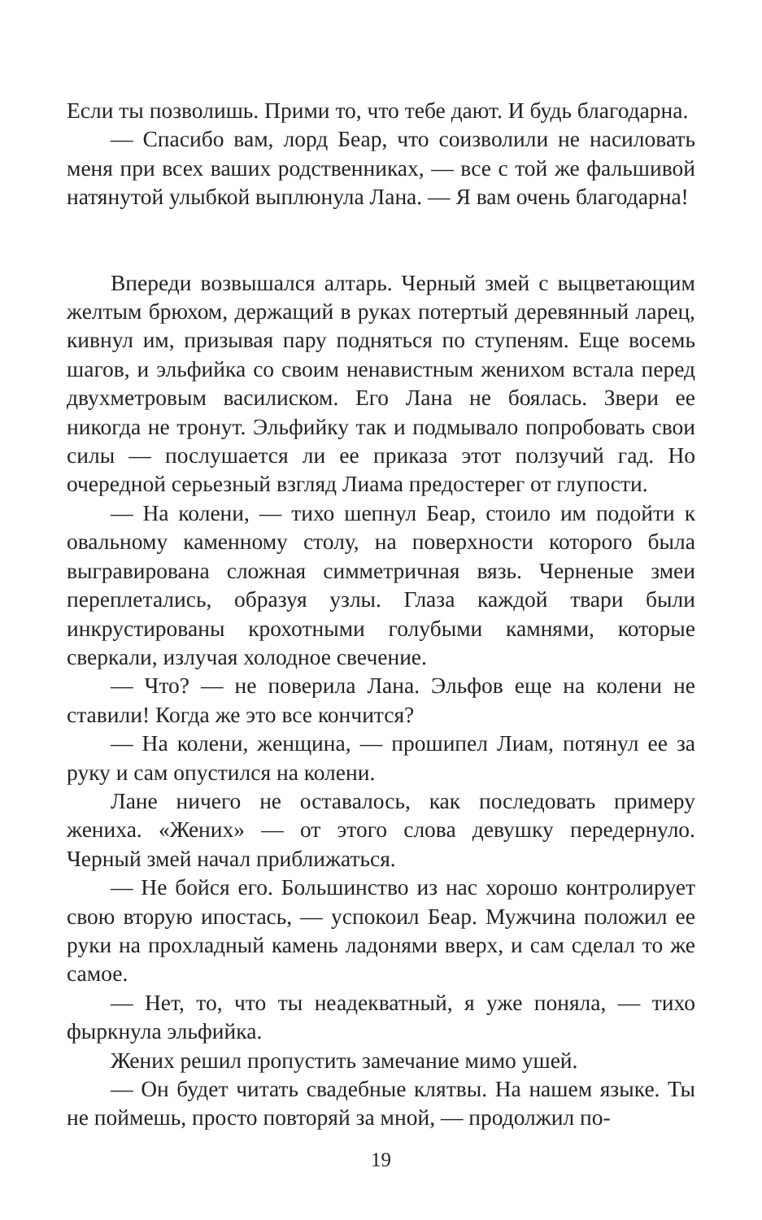Если ты позволишь. Прими то, что тебе дают. И будь благодарна.
— Спасибо вам, лорд Беар, что соизволили не насиловать меня при всех ваших родственниках, — все с той же фальшивой натянутой улыбкой выплюнула Лана. — Я вам очень благодарна!
Впереди возвышался алтарь. Черный змей с выцветающим желтым брюхом, держащий в руках потертый деревянный ларец, кивнул им, призывая пару подняться по ступеням. Еще восемь шагов, и эльфийка со своим ненавистным женихом встала перед двухметровым василиском. Его Лана не боялась. Звери ее никогда не тронут. Эльфийку так и подмывало попробовать свои силы — послушается ли ее приказа этот ползучий гад. Но очередной серьезный взгляд Лиама предостерег от глупости.
— На колени, — тихо шепнул Беар, стоило им подойти к овальному каменному столу, на поверхности которого была выгравирована сложная симметричная вязь. Черненые змеи переплетались, образуя узлы. Глаза каждой твари были инкрустированы крохотными голубыми камнями, которые сверкали, излучая холодное свечение.
— Что? — не поверила Лана. Эльфов еще на колени не ставили! Когда же это все кончится?
— На колени, женщина, — прошипел Лиам, потянул ее за руку и сам опустился на колени.
Лане ничего не оставалось, как последовать примеру жениха. «Жених» — от этого слова девушку передернуло. Черный змей начал приближаться.
— Не бойся его. Большинство из нас хорошо контролирует свою вторую ипостась, — успокоил Беар. Мужчина положил ее руки на прохладный камень ладонями вверх, и сам сделал то же самое.
— Нет, то, что ты неадекватный, я уже поняла, — тихо фыркнула эльфийка.
Жених решил пропустить замечание мимо ушей.
— Он будет читать свадебные клятвы. На нашем языке. Ты не поймешь, просто повторяй за мной, — продолжил по-
19